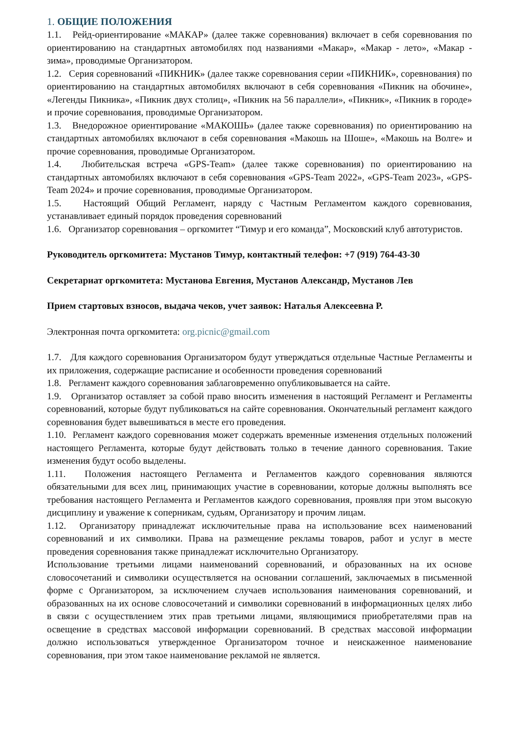1. ОБЩИЕ ПОЛОЖЕНИЯ
1.1. Рейд-ориентирование «МАКАР» (далее также соревнования) включает в себя соревнования по ориентированию на стандартных автомобилях под названиями «Макар», «Макар - лето», «Макар - зима», проводимые Организатором.
1.2. Серия соревнований «ПИКНИК» (далее также соревнования серии «ПИКНИК», соревнования) по ориентированию на стандартных автомобилях включают в себя соревнования «Пикник на обочине», «Легенды Пикника», «Пикник двух столиц», «Пикник на 56 параллели», «Пикник», «Пикник в городе» и прочие соревнования, проводимые Организатором.
1.3. Внедорожное ориентирование «МАКОШЬ» (далее также соревнования) по ориентированию на стандартных автомобилях включают в себя соревнования «Макошь на Шоше», «Макошь на Волге» и прочие соревнования, проводимые Организатором.
1.4. Любительская встреча «GPS-Team» (далее также соревнования) по ориентированию на стандартных автомобилях включают в себя соревнования «GPS-Team 2022», «GPS-Team 2023», «GPS-Team 2024» и прочие соревнования, проводимые Организатором.
1.5. Настоящий Общий Регламент, наряду с Частным Регламентом каждого соревнования, устанавливает единый порядок проведения соревнований
1.6. Организатор соревнования – оргкомитет “Тимур и его команда”, Московский клуб автотуристов.
Руководитель оргкомитета: Мустанов Тимур, контактный телефон: +7 (919) 764-43-30
Секретариат оргкомитета: Мустанова Евгения, Мустанов Александр, Мустанов Лев
Прием стартовых взносов, выдача чеков, учет заявок: Наталья Алексеевна Р.
Электронная почта оргкомитета: org.picnic@gmail.com
1.7. Для каждого соревнования Организатором будут утверждаться отдельные Частные Регламенты и их приложения, содержащие расписание и особенности проведения соревнований
1.8. Регламент каждого соревнования заблаговременно опубликовывается на сайте.
1.9. Организатор оставляет за собой право вносить изменения в настоящий Регламент и Регламенты соревнований, которые будут публиковаться на сайте соревнования. Окончательный регламент каждого соревнования будет вывешиваться в месте его проведения.
1.10. Регламент каждого соревнования может содержать временные изменения отдельных положений настоящего Регламента, которые будут действовать только в течение данного соревнования. Такие изменения будут особо выделены.
1.11. Положения настоящего Регламента и Регламентов каждого соревнования являются обязательными для всех лиц, принимающих участие в соревновании, которые должны выполнять все требования настоящего Регламента и Регламентов каждого соревнования, проявляя при этом высокую дисциплину и уважение к соперникам, судьям, Организатору и прочим лицам.
1.12. Организатору принадлежат исключительные права на использование всех наименований соревнований и их символики. Права на размещение рекламы товаров, работ и услуг в месте проведения соревнования также принадлежат исключительно Организатору.
Использование третьими лицами наименований соревнований, и образованных на их основе словосочетаний и символики осуществляется на основании соглашений, заключаемых в письменной форме с Организатором, за исключением случаев использования наименования соревнований, и образованных на их основе словосочетаний и символики соревнований в информационных целях либо в связи с осуществлением этих прав третьими лицами, являющимися приобретателями прав на освещение в средствах массовой информации соревнований. В средствах массовой информации должно использоваться утвержденное Организатором точное и неискаженное наименование соревнования, при этом такое наименование рекламой не является.